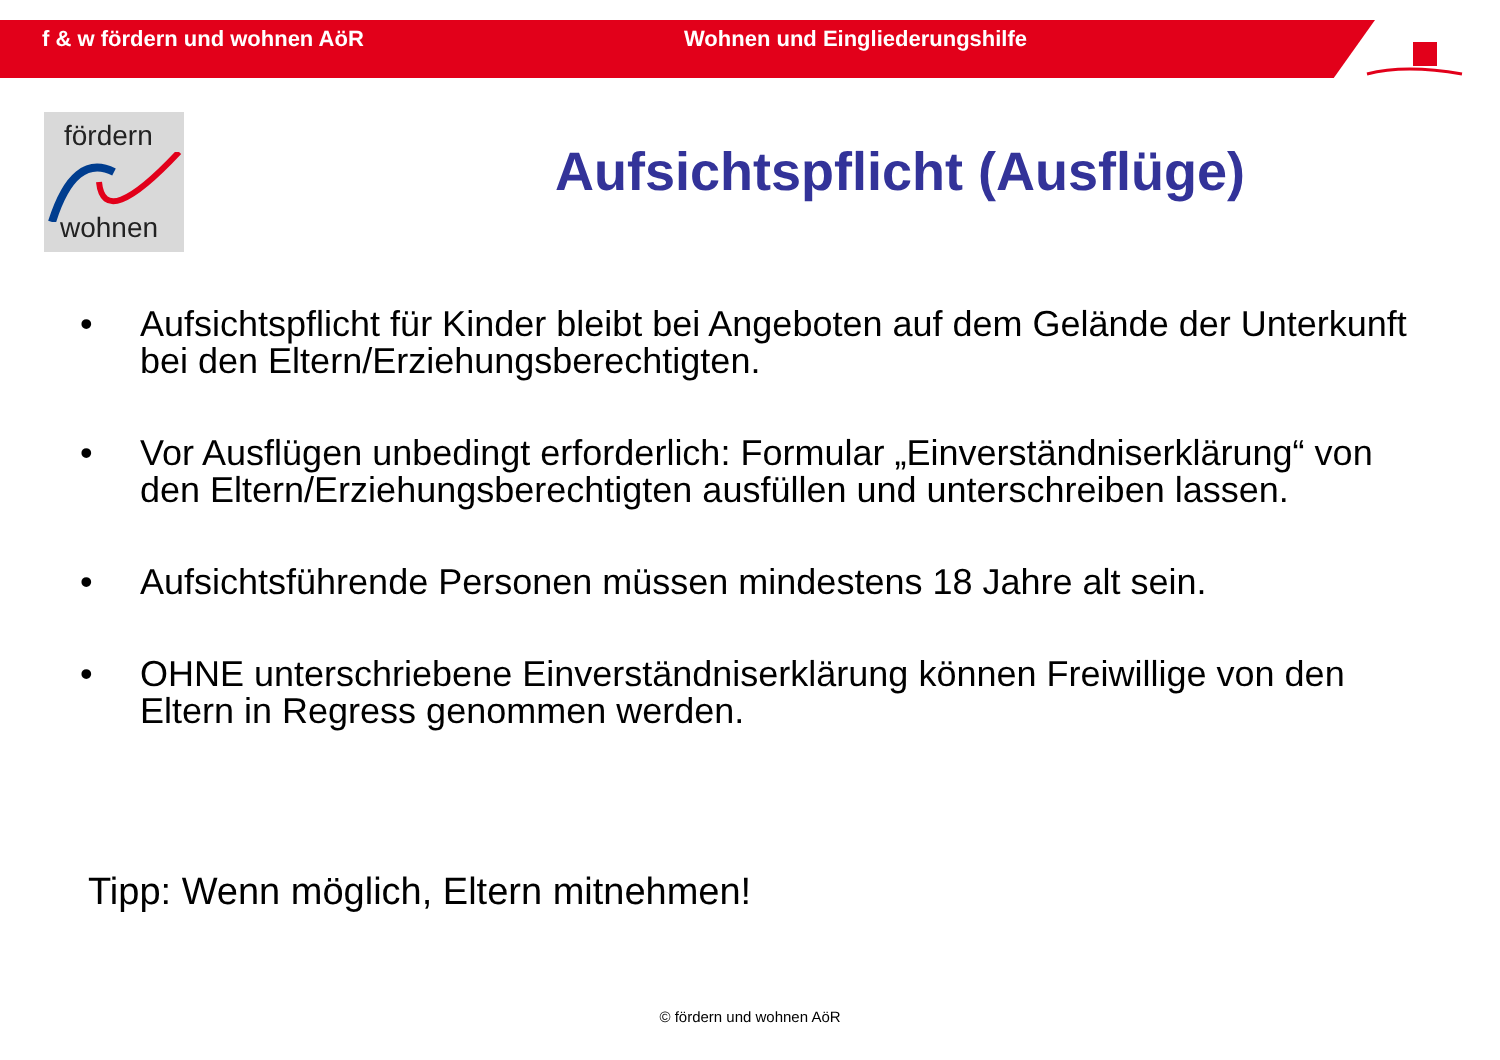f & w fördern und wohnen AöR Wohnen und Eingliederungshilfe
fördern
wohnen
Aufsichtspflicht (Ausflüge)
• Aufsichtspflicht für Kinder bleibt bei Angeboten auf dem Gelände der Unterkunft bei den Eltern/Erziehungsberechtigten.
• Vor Ausflügen unbedingt erforderlich: Formular „Einverständniserklärung“ von den Eltern/Erziehungsberechtigten ausfüllen und unterschreiben lassen.
• Aufsichtsführende Personen müssen mindestens 18 Jahre alt sein.
• OHNE unterschriebene Einverständniserklärung können Freiwillige von den Eltern in Regress genommen werden.
Tipp: Wenn möglich, Eltern mitnehmen!
© fördern und wohnen AöR